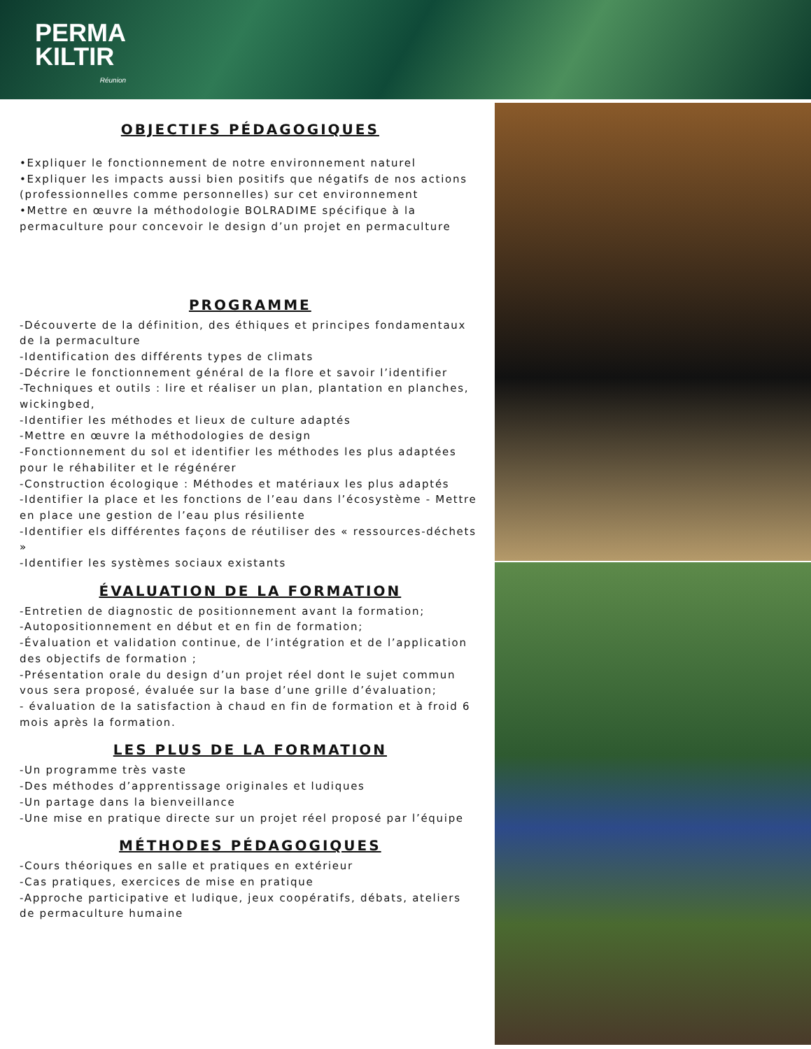PERMA
KILTIR
Réunion
OBJECTIFS PÉDAGOGIQUES
•Expliquer le fonctionnement de notre environnement naturel
•Expliquer les impacts aussi bien positifs que négatifs de nos actions (professionnelles comme personnelles) sur cet environnement
•Mettre en œuvre la méthodologie BOLRADIME spécifique à la permaculture pour concevoir le design d’un projet en permaculture
PROGRAMME
-Découverte de la définition, des éthiques et principes fondamentaux de la permaculture
-Identification des différents types de climats
-Décrire le fonctionnement général de la flore et savoir l’identifier
-Techniques et outils : lire et réaliser un plan, plantation en planches, wickingbed,
-Identifier les méthodes et lieux de culture adaptés
-Mettre en œuvre la méthodologies de design
-Fonctionnement du sol et identifier les méthodes les plus adaptées pour le réhabiliter et le régénérer
-Construction écologique : Méthodes et matériaux les plus adaptés
-Identifier la place et les fonctions de l’eau dans l’écosystème - Mettre en place une gestion de l’eau plus résiliente
-Identifier els différentes façons de réutiliser des « ressources-déchets »
-Identifier les systèmes sociaux existants
ÉVALUATION DE LA FORMATION
-Entretien de diagnostic de positionnement avant la formation;
-Autopositionnement en début et en fin de formation;
-Évaluation et validation continue, de l’intégration et de l’application des objectifs de formation ;
-Présentation orale du design d’un projet réel dont le sujet commun vous sera proposé, évaluée sur la base d’une grille d’évaluation;
- évaluation de la satisfaction à chaud en fin de formation et à froid 6 mois après la formation.
LES PLUS DE LA FORMATION
-Un programme très vaste
-Des méthodes d’apprentissage originales et ludiques
-Un partage dans la bienveillance
-Une mise en pratique directe sur un projet réel proposé par l’équipe
MÉTHODES PÉDAGOGIQUES
-Cours théoriques en salle et pratiques en extérieur
-Cas pratiques, exercices de mise en pratique
-Approche participative et ludique, jeux coopératifs, débats, ateliers de permaculture humaine